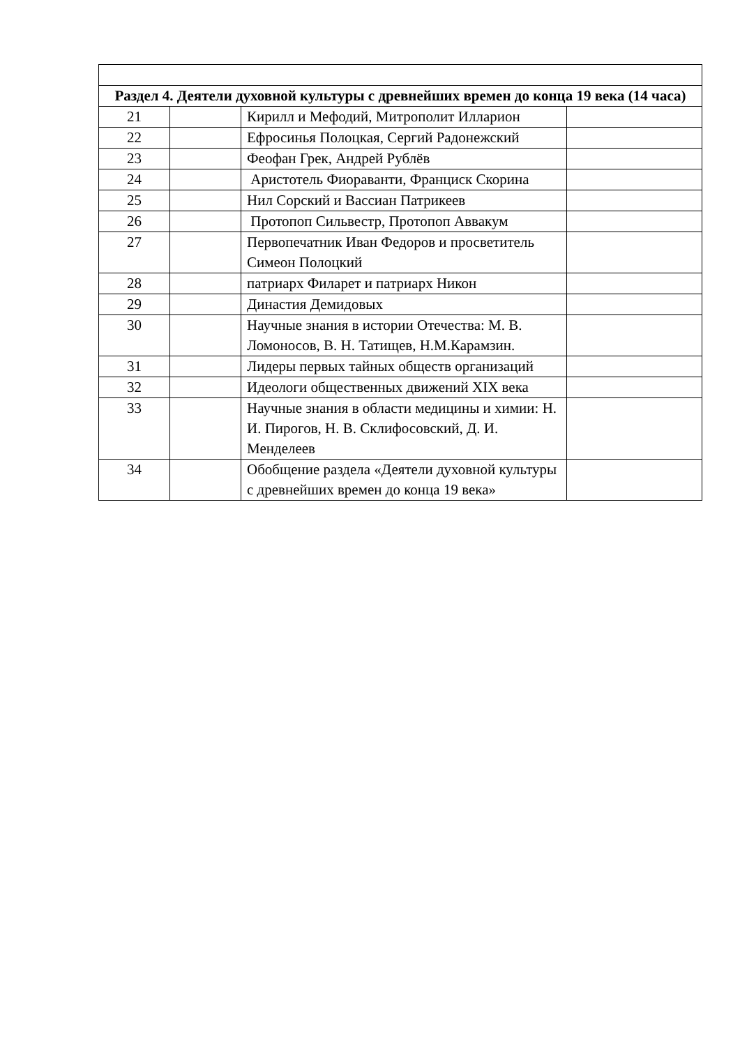| Раздел 4. Деятели духовной культуры с древнейших времен до конца 19 века (14 часа) | | | |
| 21 | | Кирилл и Мефодий, Митрополит Илларион | |
| 22 | | Ефросинья Полоцкая, Сергий Радонежский | |
| 23 | | Феофан Грек, Андрей Рублёв | |
| 24 | | Аристотель Фиораванти, Франциск Скорина | |
| 25 | | Нил Сорский и Вассиан Патрикеев | |
| 26 | | Протопоп Сильвестр, Протопоп Аввакум | |
| 27 | | Первопечатник Иван Федоров и просветитель Симеон Полоцкий | |
| 28 | | патриарх Филарет и патриарх Никон | |
| 29 | | Династия Демидовых | |
| 30 | | Научные знания в истории Отечества: М. В. Ломоносов, В. Н. Татищев, Н.М.Карамзин. | |
| 31 | | Лидеры первых тайных обществ организаций | |
| 32 | | Идеологи общественных движений XIX века | |
| 33 | | Научные знания в области медицины и химии: Н. И. Пирогов, Н. В. Склифосовский, Д. И. Менделеев | |
| 34 | | Обобщение раздела «Деятели духовной культуры с древнейших времен до конца 19 века» | |